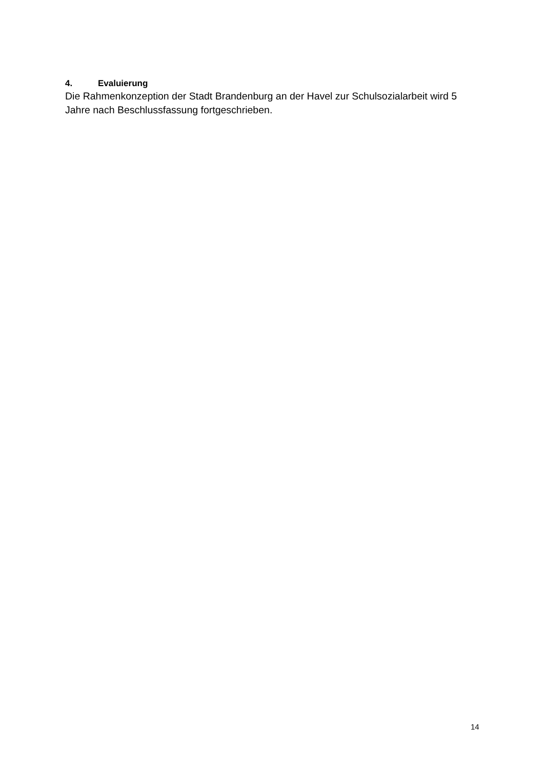4. Evaluierung
Die Rahmenkonzeption der Stadt Brandenburg an der Havel zur Schulsozialarbeit wird 5 Jahre nach Beschlussfassung fortgeschrieben.
14